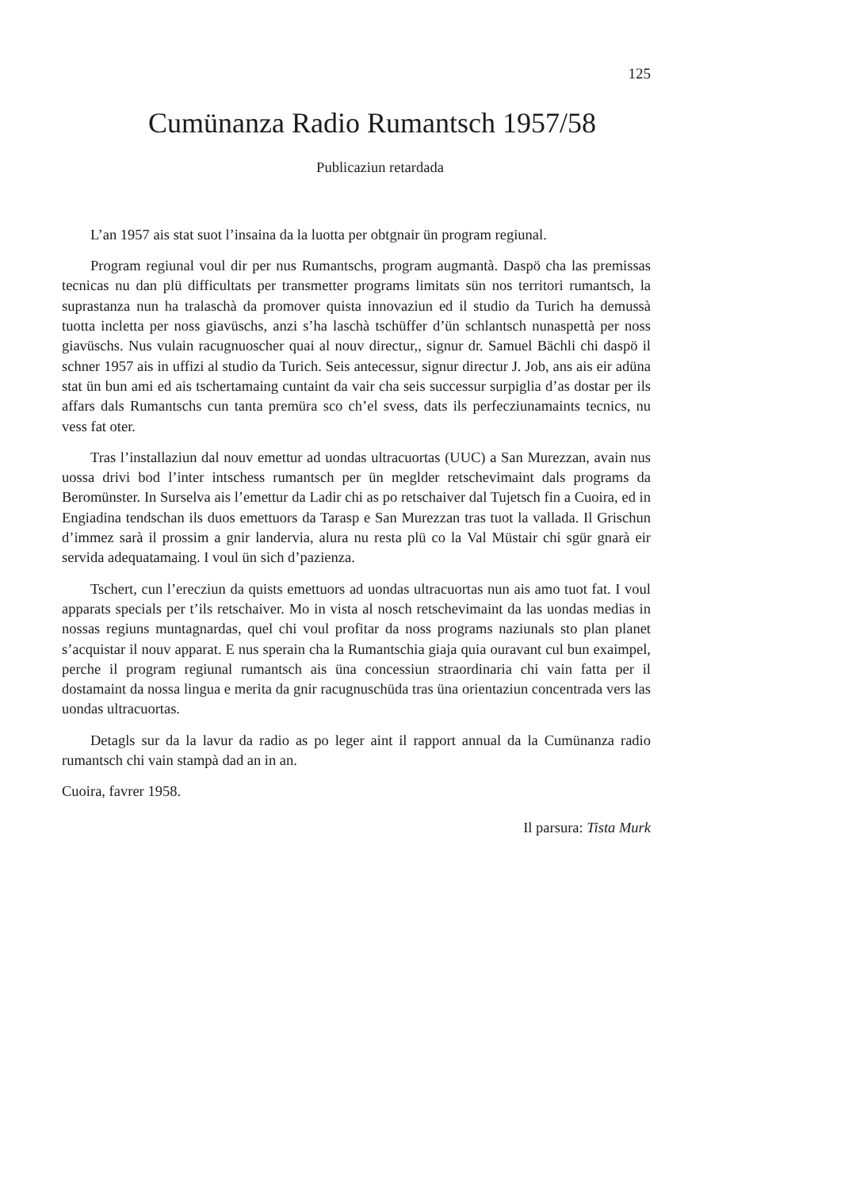125
Cumünanza Radio Rumantsch 1957/58
Publicaziun retardada
L’an 1957 ais stat suot l’insaina da la luotta per obtgnair ün program regiunal.
Program regiunal voul dir per nus Rumantschs, program augmantà. Daspö cha las premissas tecnicas nu dan plü difficultats per transmetter programs limitats sün nos territori rumantsch, la suprastanza nun ha tralaschà da promover quista innovaziun ed il studio da Turich ha demussà tuotta incletta per noss giavüschs, anzi s’ha laschà tschüffer d’ün schlantsch nunaspettà per noss giavüschs. Nus vulain racugnuoscher quai al nouv directur,, signur dr. Samuel Bächli chi daspö il schner 1957 ais in uffizi al studio da Turich. Seis antecessur, signur directur J. Job, ans ais eir adüna stat ün bun ami ed ais tschertamaing cuntaint da vair cha seis successur surpiglia d’as dostar per ils affars dals Rumantschs cun tanta premüra sco ch’el svess, dats ils perfecziunamaints tecnics, nu vess fat oter.
Tras l’installaziun dal nouv emettur ad uondas ultracuortas (UUC) a San Murezzan, avain nus uossa drivi bod l’inter intschess rumantsch per ün meglder retschevimaint dals programs da Beromünster. In Surselva ais l’emettur da Ladir chi as po retschaiver dal Tujetsch fin a Cuoira, ed in Engiadina tendschan ils duos emettuors da Tarasp e San Murezzan tras tuot la vallada. Il Grischun d’immez sarà il prossim a gnir landervia, alura nu resta plü co la Val Müstair chi sgür gnarà eir servida adequatamaing. I voul ün sich d’pazienza.
Tschert, cun l’erecziun da quists emettuors ad uondas ultracuortas nun ais amo tuot fat. I voul apparats specials per t’ils retschaiver. Mo in vista al nosch retschevimaint da las uondas medias in nossas regiuns muntagnardas, quel chi voul profitar da noss programs naziunals sto plan planet s’acquistar il nouv apparat. E nus sperain cha la Rumantschia giaja quia ouravant cul bun exaimpel, perche il program regiunal rumantsch ais üna concessiun straordinaria chi vain fatta per il dostamaint da nossa lingua e merita da gnir racugnuschüda tras üna orientaziun concentrada vers las uondas ultracuortas.
Detagls sur da la lavur da radio as po leger aint il rapport annual da la Cumünanza radio rumantsch chi vain stampà dad an in an.
Cuoira, favrer 1958.
Il parsura: Tista Murk